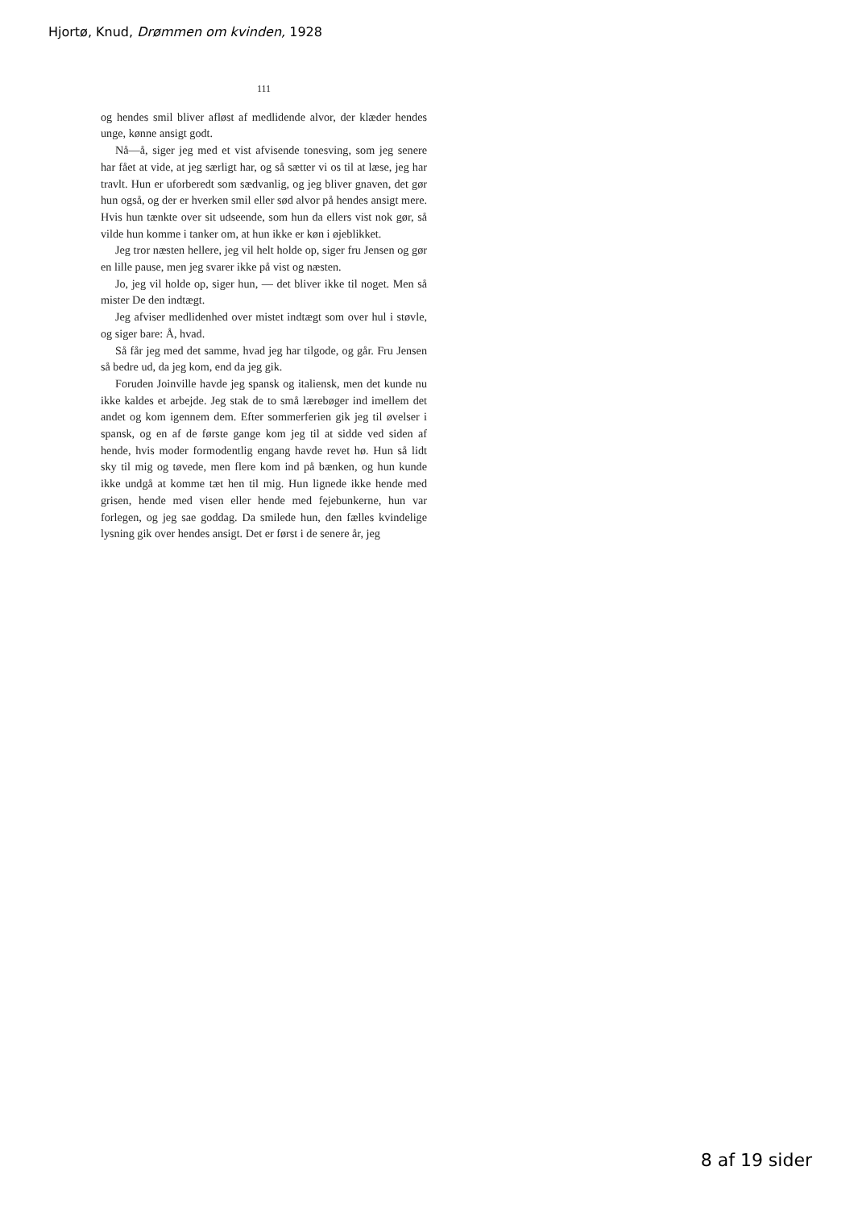Hjortø, Knud, Drømmen om kvinden, 1928
111
og hendes smil bliver afløst af medlidende alvor, der klæder hendes unge, kønne ansigt godt.
Nå—å, siger jeg med et vist afvisende tonesving, som jeg senere har fået at vide, at jeg særligt har, og så sætter vi os til at læse, jeg har travlt. Hun er uforberedt som sædvanlig, og jeg bliver gnaven, det gør hun også, og der er hverken smil eller sød alvor på hendes ansigt mere. Hvis hun tænkte over sit udseende, som hun da ellers vist nok gør, så vilde hun komme i tanker om, at hun ikke er køn i øjeblikket.
Jeg tror næsten hellere, jeg vil helt holde op, siger fru Jensen og gør en lille pause, men jeg svarer ikke på vist og næsten.
Jo, jeg vil holde op, siger hun, — det bliver ikke til noget. Men så mister De den indtægt.
Jeg afviser medlidenhed over mistet indtægt som over hul i støvle, og siger bare: Å, hvad.
Så får jeg med det samme, hvad jeg har tilgode, og går. Fru Jensen så bedre ud, da jeg kom, end da jeg gik.
Foruden Joinville havde jeg spansk og italiensk, men det kunde nu ikke kaldes et arbejde. Jeg stak de to små lærebøger ind imellem det andet og kom igennem dem. Efter sommerferien gik jeg til øvelser i spansk, og en af de første gange kom jeg til at sidde ved siden af hende, hvis moder formodentlig engang havde revet hø. Hun så lidt sky til mig og tøvede, men flere kom ind på bænken, og hun kunde ikke undgå at komme tæt hen til mig. Hun lignede ikke hende med grisen, hende med visen eller hende med fejebunkerne, hun var forlegen, og jeg sae goddag. Da smilede hun, den fælles kvindelige lysning gik over hendes ansigt. Det er først i de senere år, jeg
8 af 19 sider